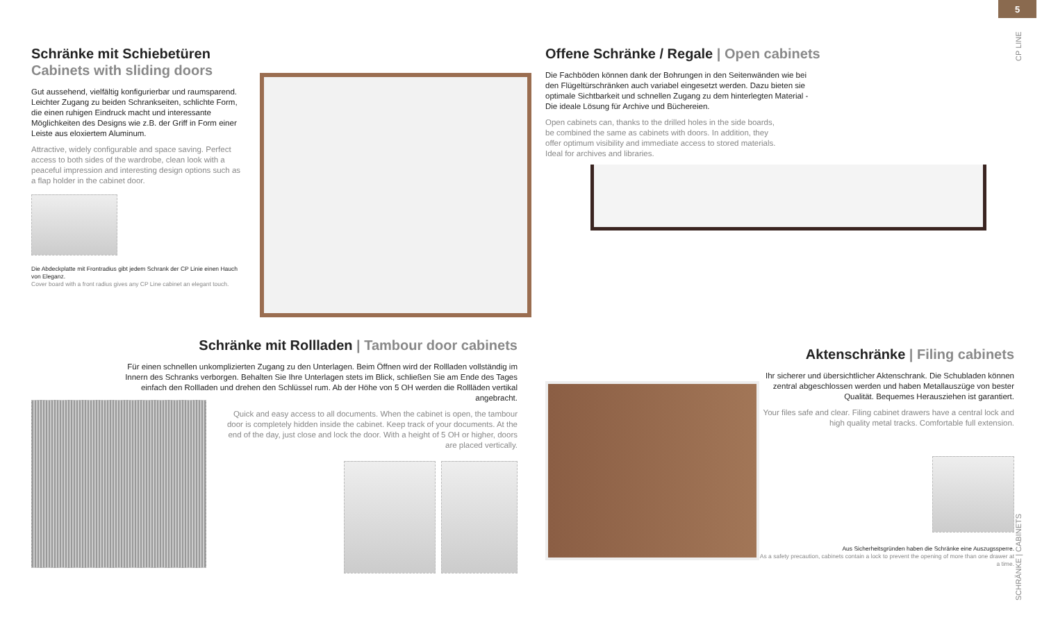5
SCHRÄNKE | CABINETS CP LINE
Schränke mit Schiebetüren
Cabinets with sliding doors
Gut aussehend, vielfältig konfigurierbar und raumsparend. Leichter Zugang zu beiden Schrankseiten, schlichte Form, die einen ruhigen Eindruck macht und interessante Möglichkeiten des Designs wie z.B. der Griff in Form einer Leiste aus eloxiertem Aluminum.
Attractive, widely configurable and space saving. Perfect access to both sides of the wardrobe, clean look with a peaceful impression and interesting design options such as a flap holder in the cabinet door.
Die Abdeckplatte mit Frontradius gibt jedem Schrank der CP Linie einen Hauch von Eleganz.
Cover board with a front radius gives any CP Line cabinet an elegant touch.
Offene Schränke / Regale | Open cabinets
Die Fachböden können dank der Bohrungen in den Seitenwänden wie bei den Flügeltürschränken auch variabel eingesetzt werden. Dazu bieten sie optimale Sichtbarkeit und schnellen Zugang zu dem hinterlegten Material - Die ideale Lösung für Archive und Büchereien.
Open cabinets can, thanks to the drilled holes in the side boards, be combined the same as cabinets with doors. In addition, they offer optimum visibility and immediate access to stored materials. Ideal for archives and libraries.
Schränke mit Rollladen | Tambour door cabinets
Für einen schnellen unkomplizierten Zugang zu den Unterlagen. Beim Öffnen wird der Rollladen vollständig im Innern des Schranks verborgen. Behalten Sie Ihre Unterlagen stets im Blick, schließen Sie am Ende des Tages einfach den Rollladen und drehen den Schlüssel rum. Ab der Höhe von 5 OH werden die Rollläden vertikal angebracht.
Quick and easy access to all documents. When the cabinet is open, the tambour door is completely hidden inside the cabinet. Keep track of your documents. At the end of the day, just close and lock the door. With a height of 5 OH or higher, doors are placed vertically.
Aktenschränke | Filing cabinets
Ihr sicherer und übersichtlicher Aktenschrank. Die Schubladen können zentral abgeschlossen werden und haben Metallauszüge von bester Qualität. Bequemes Herausziehen ist garantiert.
Your files safe and clear. Filing cabinet drawers have a central lock and high quality metal tracks. Comfortable full extension.
Aus Sicherheitsgründen haben die Schränke eine Auszugssperre.
As a safety precaution, cabinets contain a lock to prevent the opening of more than one drawer at a time.